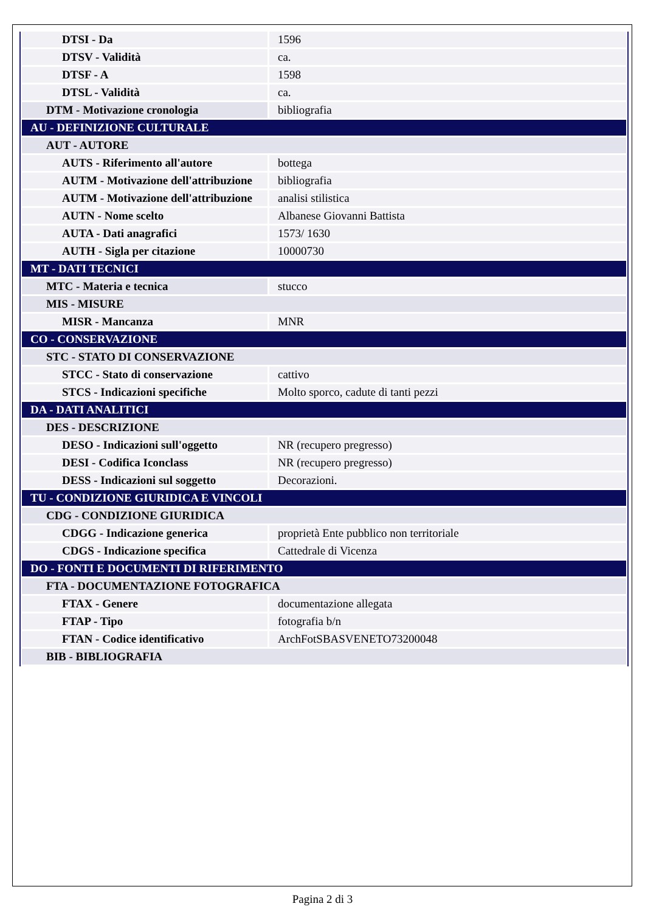| DTSI - Da | 1596 |
| DTSV - Validità | ca. |
| DTSF - A | 1598 |
| DTSL - Validità | ca. |
| DTM - Motivazione cronologia | bibliografia |
| AU - DEFINIZIONE CULTURALE | |
| AUT - AUTORE | |
| AUTS - Riferimento all'autore | bottega |
| AUTM - Motivazione dell'attribuzione | bibliografia |
| AUTM - Motivazione dell'attribuzione | analisi stilistica |
| AUTN - Nome scelto | Albanese Giovanni Battista |
| AUTA - Dati anagrafici | 1573/ 1630 |
| AUTH - Sigla per citazione | 10000730 |
| MT - DATI TECNICI | |
| MTC - Materia e tecnica | stucco |
| MIS - MISURE | |
| MISR - Mancanza | MNR |
| CO - CONSERVAZIONE | |
| STC - STATO DI CONSERVAZIONE | |
| STCC - Stato di conservazione | cattivo |
| STCS - Indicazioni specifiche | Molto sporco, cadute di tanti pezzi |
| DA - DATI ANALITICI | |
| DES - DESCRIZIONE | |
| DESO - Indicazioni sull'oggetto | NR (recupero pregresso) |
| DESI - Codifica Iconclass | NR (recupero pregresso) |
| DESS - Indicazioni sul soggetto | Decorazioni. |
| TU - CONDIZIONE GIURIDICA E VINCOLI | |
| CDG - CONDIZIONE GIURIDICA | |
| CDGG - Indicazione generica | proprietà Ente pubblico non territoriale |
| CDGS - Indicazione specifica | Cattedrale di Vicenza |
| DO - FONTI E DOCUMENTI DI RIFERIMENTO | |
| FTA - DOCUMENTAZIONE FOTOGRAFICA | |
| FTAX - Genere | documentazione allegata |
| FTAP - Tipo | fotografia b/n |
| FTAN - Codice identificativo | ArchFotSBASVENETO73200048 |
| BIB - BIBLIOGRAFIA | |
Pagina 2 di 3